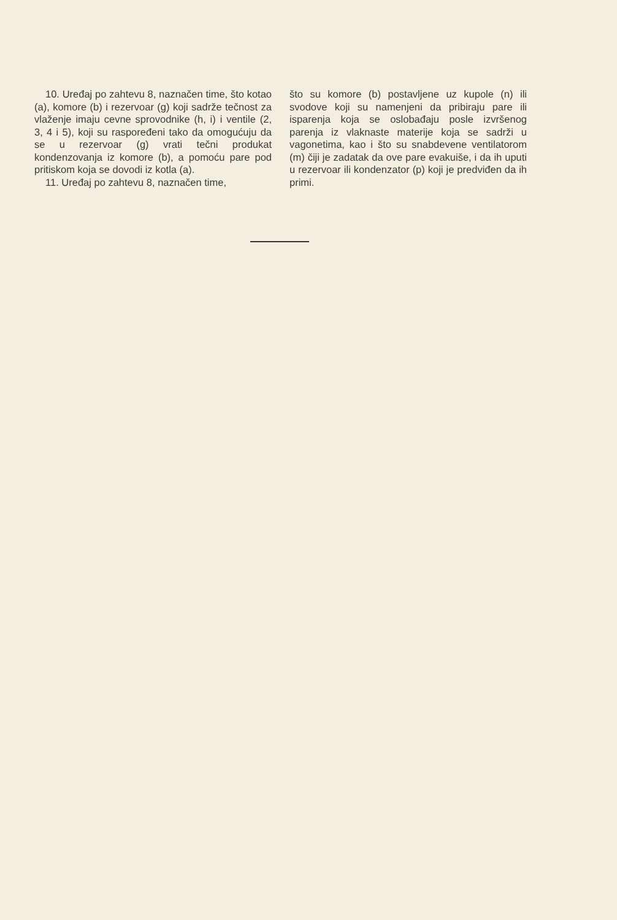10. Uređaj po zahtevu 8, naznačen time, što kotao (a), komore (b) i rezervoar (g) koji sadrže tečnost za vlaženje imaju cevne sprovodnike (h, i) i ventile (2, 3, 4 i 5), koji su raspoređeni tako da omogućuju da se u rezervoar (g) vrati tečni produkat kondenzovanja iz komore (b), a pomoću pare pod pritiskom koja se dovodi iz kotla (a).
11. Uređaj po zahtevu 8, naznačen time,
što su komore (b) postavljene uz kupole (n) ili svodove koji su namenjeni da pribiraju pare ili isparenja koja se oslobađaju posle izvršenog parenja iz vlaknaste materije koja se sadrži u vagonetima, kao i što su snabdevene ventilatorom (m) čiji je zadatak da ove pare evakuiše, i da ih uputi u rezervoar ili kondenzator (p) koji je predviđen da ih primi.